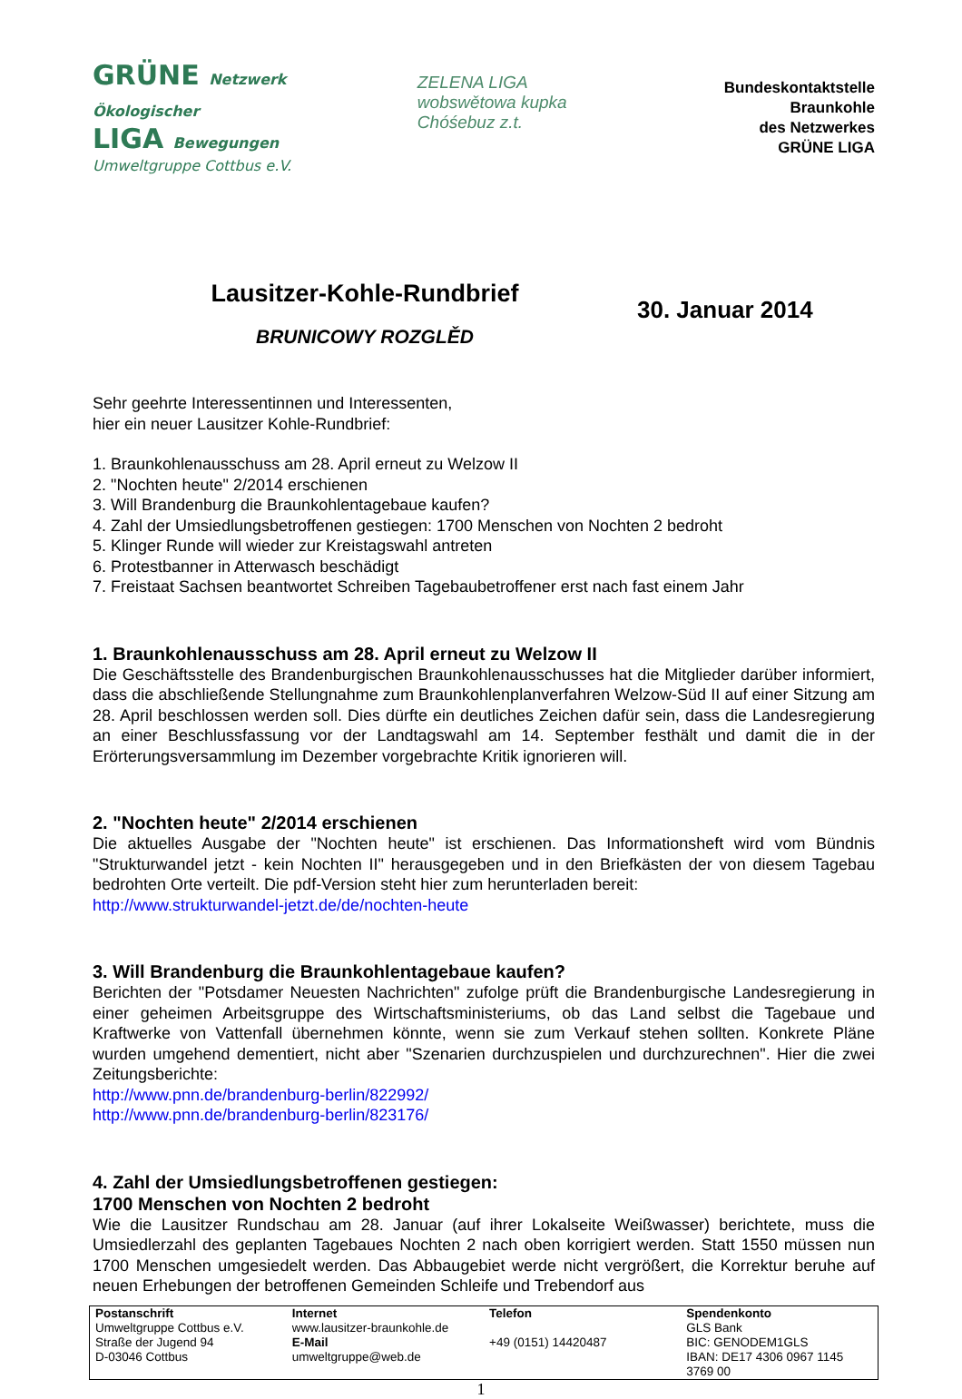GRÜNE Netzwerk Ökologischer
LIGA Bewegungen
Umweltgruppe Cottbus e.V.
ZELENA LIGA
wobswětowa kupka
Chóśebuz z.t.
Bundeskontaktstelle
Braunkohle
des Netzwerkes
GRÜNE LIGA
Lausitzer-Kohle-Rundbrief
BRUNICOWY ROZGLĚD
30. Januar 2014
Sehr geehrte Interessentinnen und Interessenten,
hier ein neuer Lausitzer Kohle-Rundbrief:
1. Braunkohlenausschuss am 28. April erneut zu Welzow II
2. "Nochten heute" 2/2014 erschienen
3. Will Brandenburg die Braunkohlentagebaue kaufen?
4. Zahl der Umsiedlungsbetroffenen gestiegen: 1700 Menschen von Nochten 2 bedroht
5. Klinger Runde will wieder zur Kreistagswahl antreten
6. Protestbanner in Atterwasch beschädigt
7. Freistaat Sachsen beantwortet Schreiben Tagebaubetroffener erst nach fast einem Jahr
1. Braunkohlenausschuss am 28. April erneut zu Welzow II
Die Geschäftsstelle des Brandenburgischen Braunkohlenausschusses hat die Mitglieder darüber informiert, dass die abschließende Stellungnahme zum Braunkohlenplanverfahren Welzow-Süd II auf einer Sitzung am 28. April beschlossen werden soll. Dies dürfte ein deutliches Zeichen dafür sein, dass die Landesregierung an einer Beschlussfassung vor der Landtagswahl am 14. September festhält und damit die in der Erörterungsversammlung im Dezember vorgebrachte Kritik ignorieren will.
2. "Nochten heute" 2/2014 erschienen
Die aktuelles Ausgabe der "Nochten heute" ist erschienen. Das Informationsheft wird vom Bündnis "Strukturwandel jetzt - kein Nochten II" herausgegeben und in den Briefkästen der von diesem Tagebau bedrohten Orte verteilt. Die pdf-Version steht hier zum herunterladen bereit:
http://www.strukturwandel-jetzt.de/de/nochten-heute
3. Will Brandenburg die Braunkohlentagebaue kaufen?
Berichten der "Potsdamer Neuesten Nachrichten" zufolge prüft die Brandenburgische Landesregierung in einer geheimen Arbeitsgruppe des Wirtschaftsministeriums, ob das Land selbst die Tagebaue und Kraftwerke von Vattenfall übernehmen könnte, wenn sie zum Verkauf stehen sollten. Konkrete Pläne wurden umgehend dementiert, nicht aber "Szenarien durchzuspielen und durchzurechnen". Hier die zwei Zeitungsberichte:
http://www.pnn.de/brandenburg-berlin/822992/
http://www.pnn.de/brandenburg-berlin/823176/
4. Zahl der Umsiedlungsbetroffenen gestiegen:
1700 Menschen von Nochten 2 bedroht
Wie die Lausitzer Rundschau am 28. Januar (auf ihrer Lokalseite Weißwasser) berichtete, muss die Umsiedlerzahl des geplanten Tagebaues Nochten 2 nach oben korrigiert werden. Statt 1550 müssen nun 1700 Menschen umgesiedelt werden. Das Abbaugebiet werde nicht vergrößert, die Korrektur beruhe auf neuen Erhebungen der betroffenen Gemeinden Schleife und Trebendorf aus
| Postanschrift | Internet | Telefon | Spendenkonto |
| Umweltgruppe Cottbus e.V. | www.lausitzer-braunkohle.de | | GLS Bank |
| Straße der Jugend 94 | E-Mail | +49 (0151) 14420487 | BIC: GENODEM1GLS |
| D-03046 Cottbus | umweltgruppe@web.de | | IBAN: DE17 4306 0967 1145 3769 00 |
1